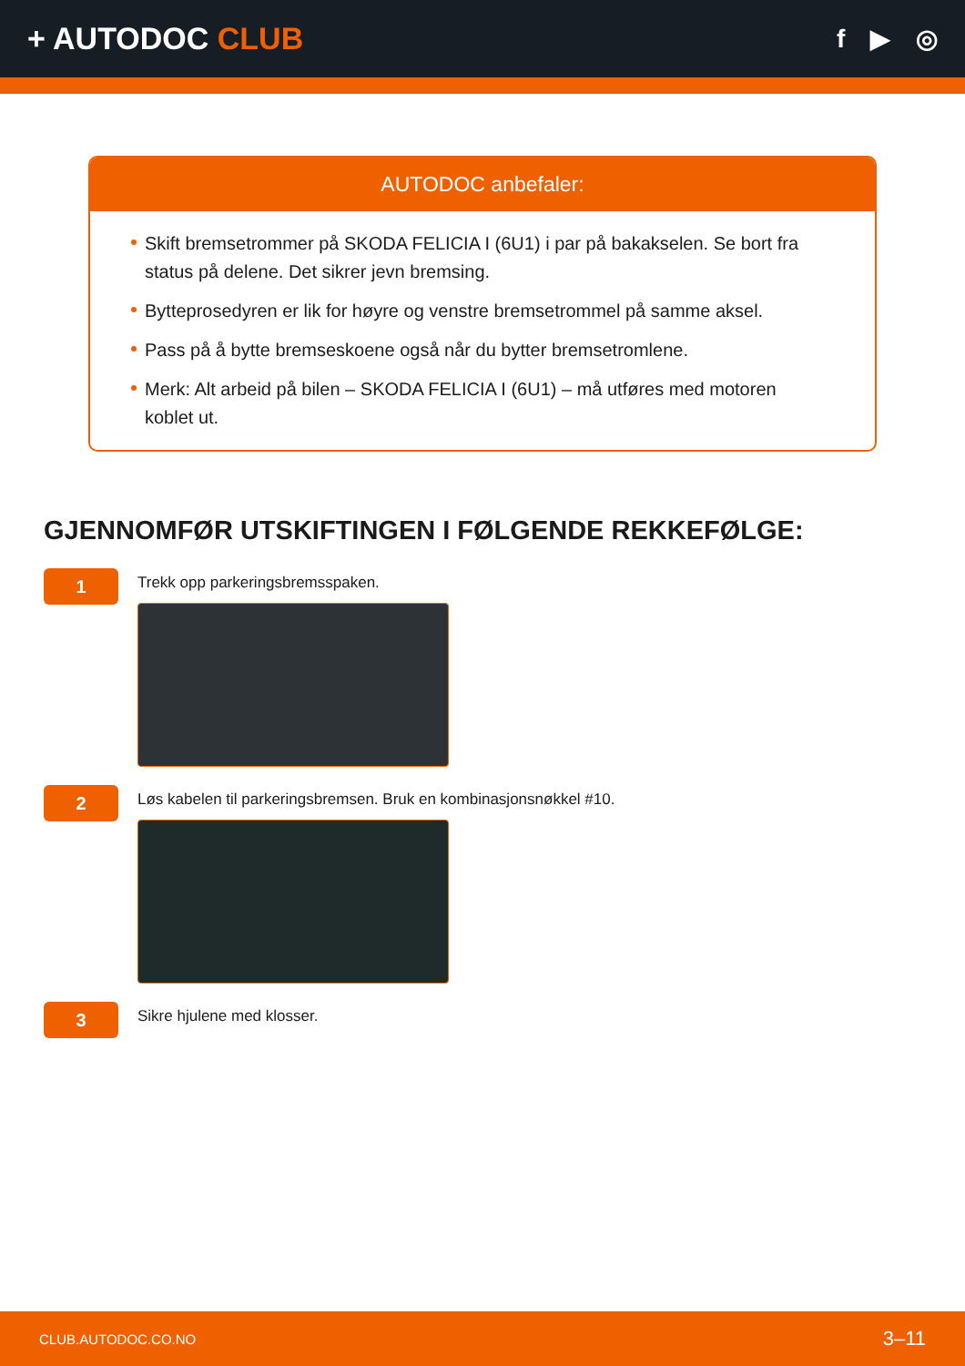+ AUTODOC CLUB
f ▶ ◎
AUTODOC anbefaler:
Skift bremsetrommer på SKODA FELICIA I (6U1) i par på bakakselen. Se bort fra status på delene. Det sikrer jevn bremsing.
Bytteprosedyren er lik for høyre og venstre bremsetrommel på samme aksel.
Pass på å bytte bremseskoene også når du bytter bremsetromlene.
Merk: Alt arbeid på bilen – SKODA FELICIA I (6U1) – må utføres med motoren koblet ut.
GJENNOMFØR UTSKIFTINGEN I FØLGENDE REKKEFØLGE:
1
Trekk opp parkeringsbremsspaken.
2
Løs kabelen til parkeringsbremsen. Bruk en kombinasjonsnøkkel #10.
3
Sikre hjulene med klosser.
CLUB.AUTODOC.CO.NO 3–11